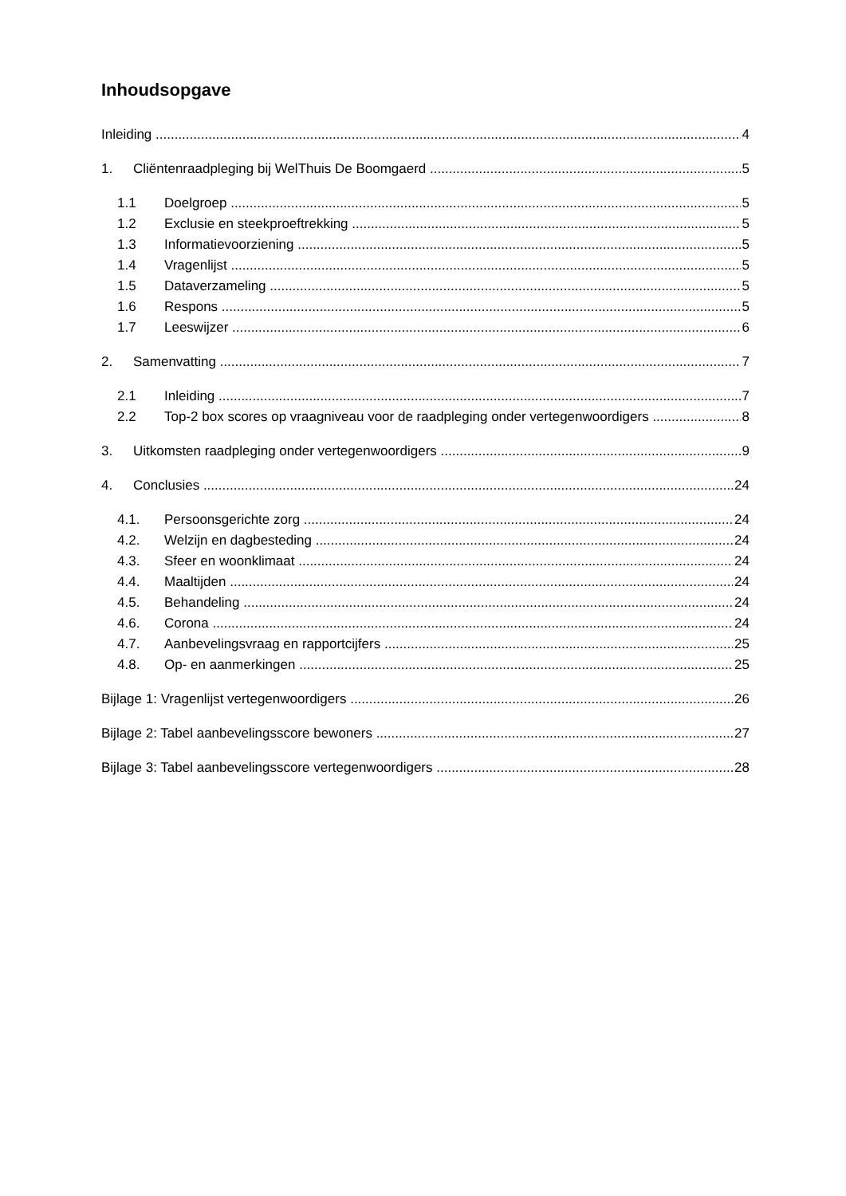Inhoudsopgave
Inleiding 4
1. Cliëntenraadpleging bij WelThuis De Boomgaerd 5
1.1 Doelgroep 5
1.2 Exclusie en steekproeftrekking 5
1.3 Informatievoorziening 5
1.4 Vragenlijst 5
1.5 Dataverzameling 5
1.6 Respons 5
1.7 Leeswijzer 6
2. Samenvatting 7
2.1 Inleiding 7
2.2 Top-2 box scores op vraagniveau voor de raadpleging onder vertegenwoordigers 8
3. Uitkomsten raadpleging onder vertegenwoordigers 9
4. Conclusies 24
4.1. Persoonsgerichte zorg 24
4.2. Welzijn en dagbesteding 24
4.3. Sfeer en woonklimaat 24
4.4. Maaltijden 24
4.5. Behandeling 24
4.6. Corona 24
4.7. Aanbevelingsvraag en rapportcijfers 25
4.8. Op- en aanmerkingen 25
Bijlage 1: Vragenlijst vertegenwoordigers 26
Bijlage 2: Tabel aanbevelingsscore bewoners 27
Bijlage 3: Tabel aanbevelingsscore vertegenwoordigers 28